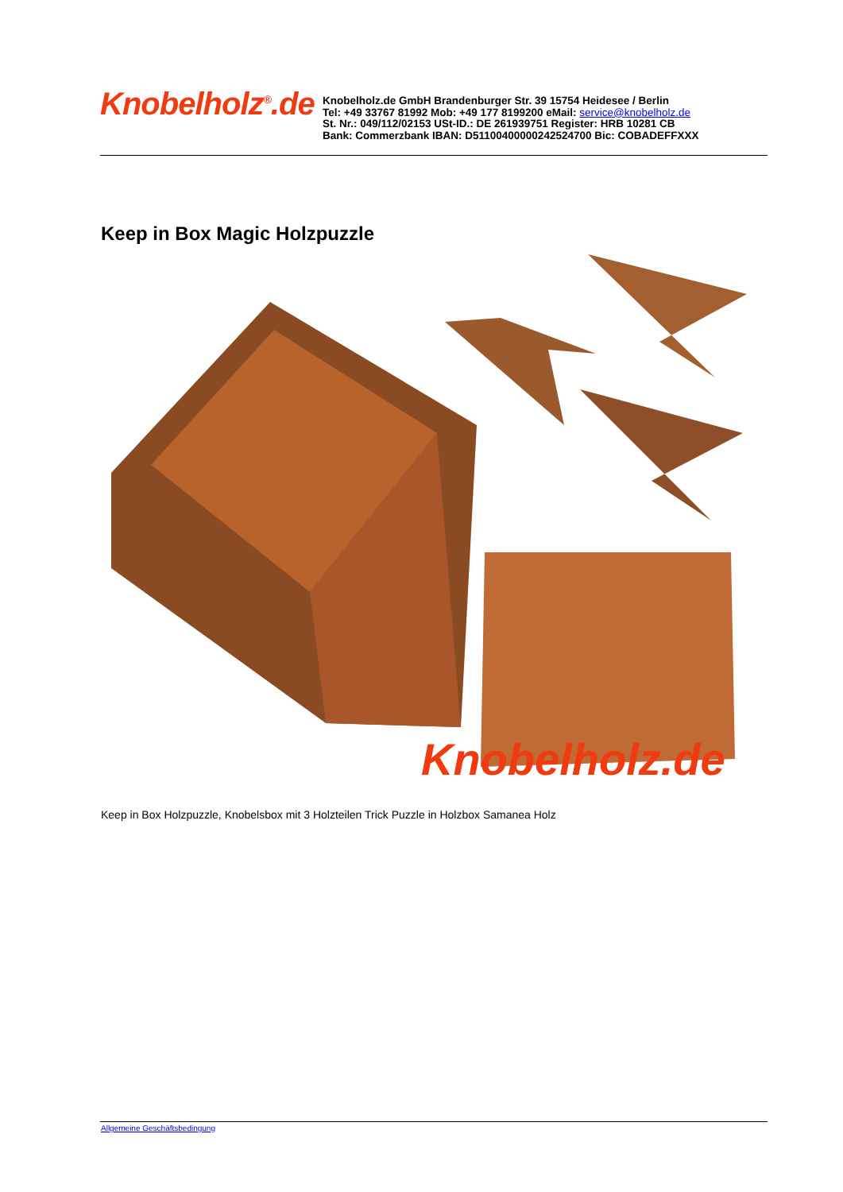Knobelholz<sup>®</sup>.de
Knobelholz.de GmbH Brandenburger Str. 39 15754 Heidesee / Berlin
Tel: +49 33767 81992 Mob: +49 177 8199200 eMail: service@knobelholz.de
St. Nr.: 049/112/02153 USt-ID.: DE 261939751 Register: HRB 10281 CB
Bank: Commerzbank IBAN: D51100400000242524700 Bic: COBADEFFXXX
Keep in Box Magic Holzpuzzle
Knobelholz.de
Keep in Box Holzpuzzle, Knobelsbox mit 3 Holzteilen Trick Puzzle in Holzbox Samanea Holz
Allgemeine Geschäftsbedingung